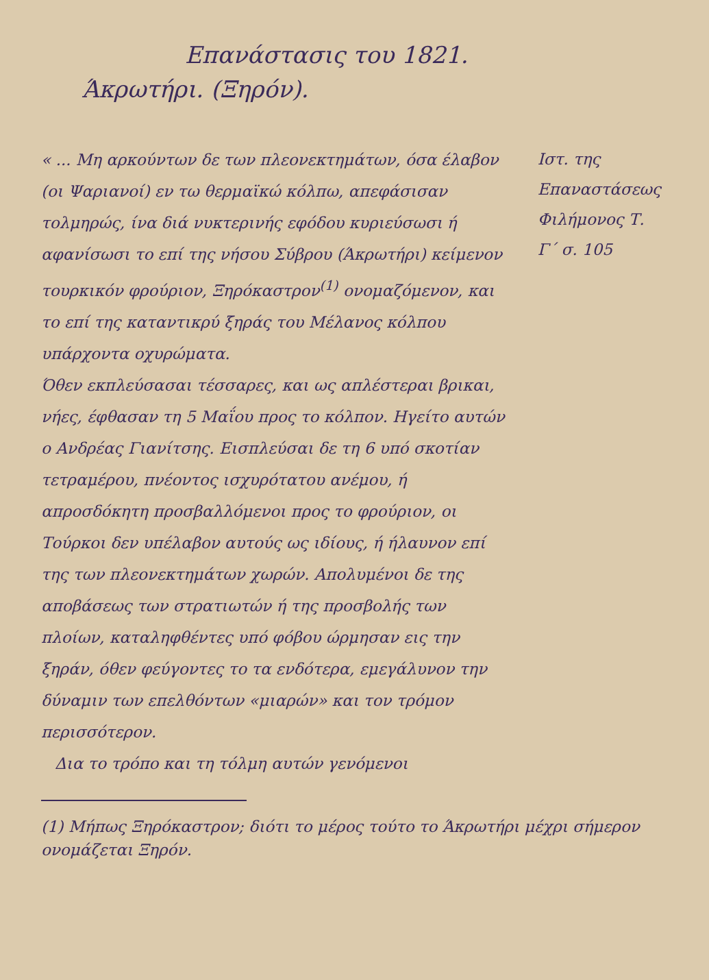Επανάστασις του 1821.
Άκρωτήρι. (Ξηρόν).
« ... Μη αρκούντων δε των πλεονεκτημάτων, όσα έλαβον (οι Ψαριανοί) εν τω θερμαϊκώ κόλπω, απεφάσισαν τολμηρώς, ίνα διά νυκτερινής εφόδου κυριεύσωσι ή αφανίσωσι το επί της νήσου Σύβρου (Άκρωτήρι) κείμενον τουρκικόν φρούριον, Ξηρόκαστρον<sup>(1)</sup> ονομαζόμενον, και το επί της καταντικρύ ξηράς του Μέλανος κόλπου υπάρχοντα οχυρώματα.
Όθεν εκπλεύσασαι τέσσαρες, και ως απλέστεραι βρικαι, νήες, έφθασαν τη 5 Μαΐου προς το κόλπον. Ηγείτο αυτών ο Ανδρέας Γιανίτσης. Εισπλεύσαι δε τη 6 υπό σκοτίαν τετραμέρου, πνέοντος ισχυρότατου ανέμου, ή απροσδόκητη προσβαλλόμενοι προς το φρούριον, οι Τούρκοι δεν υπέλαβον αυτούς ως ιδίους, ή ήλαυνον επί της των πλεονεκτημάτων χωρών. Απολυμένοι δε της αποβάσεως των στρατιωτών ή της προσβολής των πλοίων, καταληφθέντες υπό φόβου ώρμησαν εις την ξηράν, όθεν φεύγοντες το τα ενδότερα, εμεγάλυνον την δύναμιν των επελθόντων «μιαρών» και τον τρόμον περισσότερον.
Δια το τρόπο και τη τόλμη αυτών γενόμενοι
Ιστ. της Επαναστάσεως Φιλήμονος Τ. Γ΄ σ. 105
(1) Μήπως Ξηρόκαστρον; διότι το μέρος τούτο το Άκρωτήρι μέχρι σήμερον ονομάζεται Ξηρόν.